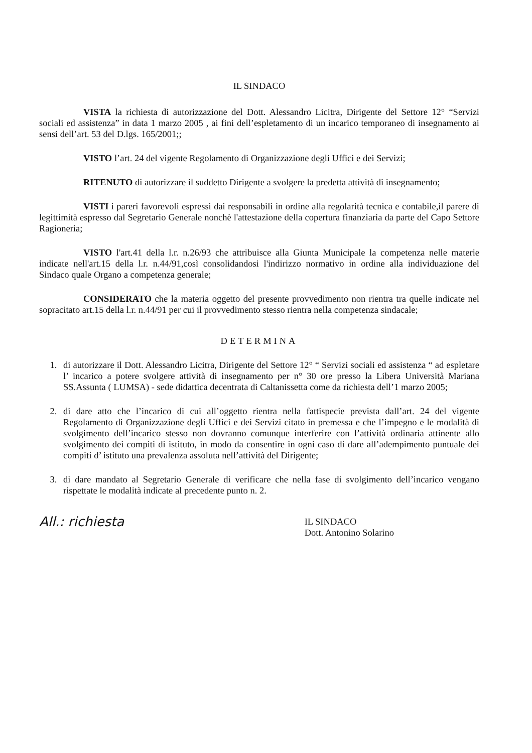IL SINDACO
VISTA la richiesta di autorizzazione del Dott. Alessandro Licitra, Dirigente del Settore 12° “Servizi sociali ed assistenza” in data 1 marzo 2005 , ai fini dell’espletamento di un incarico temporaneo di insegnamento ai sensi dell’art. 53 del D.lgs. 165/2001;;
VISTO l’art. 24 del vigente Regolamento di Organizzazione degli Uffici e dei Servizi;
RITENUTO di autorizzare il suddetto Dirigente a svolgere la predetta attività di insegnamento;
VISTI i pareri favorevoli espressi dai responsabili in ordine alla regolarità tecnica e contabile,il parere di legittimità espresso dal Segretario Generale nonchè l'attestazione della copertura finanziaria da parte del Capo Settore Ragioneria;
VISTO l'art.41 della l.r. n.26/93 che attribuisce alla Giunta Municipale la competenza nelle materie indicate nell'art.15 della l.r. n.44/91,così consolidandosi l'indirizzo normativo in ordine alla individuazione del Sindaco quale Organo a competenza generale;
CONSIDERATO che la materia oggetto del presente provvedimento non rientra tra quelle indicate nel sopracitato art.15 della l.r. n.44/91 per cui il provvedimento stesso rientra nella competenza sindacale;
DETERMINA
1. di autorizzare il Dott. Alessandro Licitra, Dirigente del Settore 12° “ Servizi sociali ed assistenza “ ad espletare l’ incarico a potere svolgere attività di insegnamento per n° 30 ore presso la Libera Università Mariana SS.Assunta ( LUMSA) - sede didattica decentrata di Caltanissetta come da richiesta dell’1 marzo 2005;
2. di dare atto che l’incarico di cui all’oggetto rientra nella fattispecie prevista dall’art. 24 del vigente Regolamento di Organizzazione degli Uffici e dei Servizi citato in premessa e che l’impegno e le modalità di svolgimento dell’incarico stesso non dovranno comunque interferire con l’attività ordinaria attinente allo svolgimento dei compiti di istituto, in modo da consentire in ogni caso di dare all’adempimento puntuale dei compiti d’ istituto una prevalenza assoluta nell’attività del Dirigente;
3. di dare mandato al Segretario Generale di verificare che nella fase di svolgimento dell’incarico vengano rispettate le modalità indicate al precedente punto n. 2.
All.: richiesta
IL SINDACO
Dott. Antonino Solarino